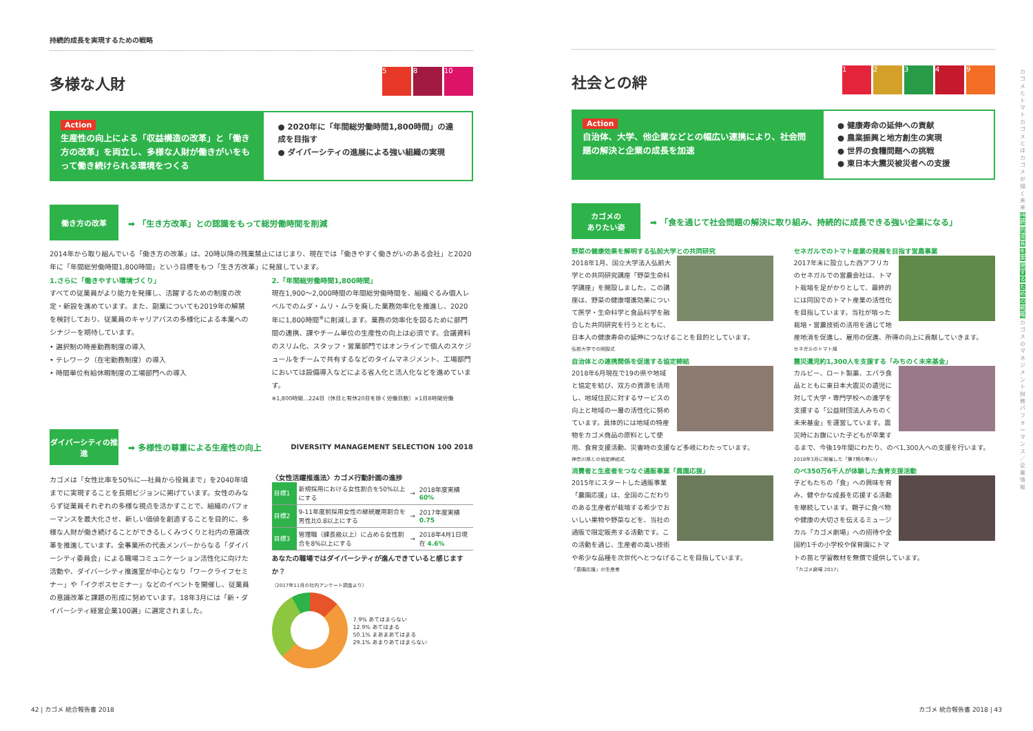持続的成長を実現するための戦略
多様な人財
5 8 10
Action
生産性の向上による「収益構造の改革」と「働き方の改革」を両立し、多様な人財が働きがいをもって働き続けられる環境をつくる
● 2020年に「年間総労働時間1,800時間」の達成を目指す
● ダイバーシティの進展による強い組織の実現
働き方の改革
➡ 「生き方改革」との認識をもって総労働時間を削減
2014年から取り組んでいる「働き方の改革」は、20時以降の残業禁止にはじまり、現在では「働きやすく働きがいのある会社」と2020年に「年間総労働時間1,800時間」という目標をもつ「生き方改革」に発展しています。
1.さらに「働きやすい環境づくり」
すべての従業員がより能力を発揮し、活躍するための制度の改定・新設を進めています。また、副業についても2019年の解禁を検討しており、従業員のキャリアパスの多様化による本業へのシナジーを期待しています。
• 選択制の時差勤務制度の導入
• テレワーク（在宅勤務制度）の導入
• 時間単位有給休暇制度の工場部門への導入
2.「年間総労働時間1,800時間」
現在1,900～2,000時間の年間総労働時間を、組織ぐるみ個人レベルでのムダ・ムリ・ムラを廃した業務効率化を推進し、2020年に1,800時間<sup>※</sup>に削減します。業務の効率化を図るために部門間の連携、課やチーム単位の生産性の向上は必須です。会議資料のスリム化、スタッフ・営業部門ではオンラインで個人のスケジュールをチームで共有するなどのタイムマネジメント、工場部門においては設備導入などによる省人化と活人化などを進めています。
※1,800時間…224日（休日と有休20日を除く労働日数）×1日8時間労働
ダイバーシティの推進
➡ 多様性の尊重による生産性の向上 DIVERSITY MANAGEMENT SELECTION 100 2018
カゴメは「女性比率を50%に―社員から役員まで」を2040年頃までに実現することを長期ビジョンに掲げています。女性のみならず従業員それぞれの多様な視点を活かすことで、組織のパフォーマンスを最大化させ、新しい価値を創造することを目的に、多様な人財が働き続けることができるしくみづくりと社内の意識改革を推進しています。全事業所の代表メンバーからなる「ダイバーシティ委員会」による職場コミュニケーション活性化に向けた活動や、ダイバーシティ推進室が中心となり「ワークライフセミナー」や「イクボスセミナー」などのイベントを開催し、従業員の意識改革と課題の形成に努めています。18年3月には「新・ダイバーシティ経営企業100選」に選定されました。
〈女性活躍推進法〉カゴメ行動計画の進捗
| 目標1 | 新規採用における女性割合を50%以上にする | → | 2018年度実績 60% |
| 目標2 | 9-11年度前採用女性の継続雇用割合を男性比0.8以上にする | → | 2017年度実績 0.75 |
| 目標3 | 管理職（課長級以上）に占める女性割合を8%以上にする | → | 2018年4月1日現在 4.6% |
あなたの職場ではダイバーシティが進んできていると感じますか？
（2017年11月の社内アンケート調査より）
7.9% あてはまらない
12.9% あてはまる
50.1% まあまあてはまる
29.1% あまりあてはまらない
社会との絆
12349
Action
自治体、大学、他企業などとの幅広い連携により、社会問題の解決と企業の成長を加速
● 健康寿命の延伸への貢献
● 農業振興と地方創生の実現
● 世界の食糧問題への挑戦
● 東日本大震災被災者への支援
カゴメの
ありたい姿
➡ 「食を通じて社会問題の解決に取り組み、持続的に成長できる強い企業になる」
野菜の健康効果を解明する弘前大学との共同研究
2018年1月、国立大学法人弘前大学との共同研究講座「野菜生命科学講座」を開設しました。この講座は、野菜の健康増進効果について医学・生命科学と食品科学を融合した共同研究を行うとともに、日本人の健康寿命の延伸につなげることを目的としています。
弘前大学での開設式
セネガルでのトマト産業の発展を目指す営農事業
2017年末に設立した西アフリカのセネガルでの営農会社は、トマト栽培を足がかりとして、最終的には同国でのトマト産業の活性化を目指しています。当社が培った栽培・営農技術の活用を通じて地産地消を促進し、雇用の促進、所得の向上に貢献していきます。
セネガルのトマト畑
自治体との連携関係を促進する協定締結
2018年6月現在で19の県や地域と協定を結び、双方の資源を活用し、地域住民に対するサービスの向上と地域の一層の活性化に努めています。具体的には地域の特産物をカゴメ商品の原料として使用、食育支援活動、災害時の支援など多岐にわたっています。
神奈川県との協定締結式
震災遺児約1,300人を支援する「みちのく未来基金」
カルビー、ロート製薬、エバラ食品とともに東日本大震災の遺児に対して大学・専門学校への進学を支援する「公益財団法人みちのく未来基金」を運営しています。震災時にお腹にいた子どもが卒業するまで、今後19年間にわたり、のべ1,300人への支援を行います。
2018年3月に開催した「第7期の集い」
消費者と生産者をつなぐ通販事業「農園応援」
2015年にスタートした通販事業「農園応援」は、全国のこだわりのある生産者が栽培する希少でおいしい果物や野菜などを、当社の通販で限定販売する活動です。この活動を通じ、生産者の高い技術や希少な品種を次世代へとつなげることを目指しています。
「農園応援」の生産者
のべ350万6千人が体験した食育支援活動
子どもたちの「食」への興味を育み、健やかな成長を応援する活動を継続しています。親子に食べ物や健康の大切さを伝えるミュージカル「カゴメ劇場」への招待や全国約1千の小学校や保育園にトマトの苗と学習教材を無償で提供しています。
「カゴメ劇場 2017」
カゴメとトマト カゴメとは カゴメが描く未来 持続的成長を実現するための戦略 カゴメのマネジメント 財務パフォーマンス／企業情報
42 | カゴメ 統合報告書 2018 カゴメ 統合報告書 2018 | 43